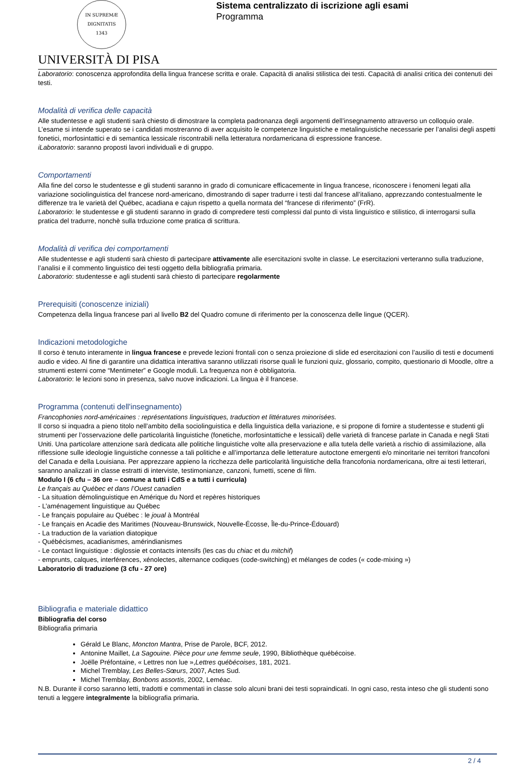IN SUPREMÆ DIGNITATIS
1343
UNIVERSITÀ DI PISA
Sistema centralizzato di iscrizione agli esami
Programma
Laboratorio: conoscenza approfondita della lingua francese scritta e orale. Capacità di analisi stilistica dei testi. Capacità di analisi critica dei contenuti dei testi.
Modalità di verifica delle capacità
Alle studentesse e agli studenti sarà chiesto di dimostrare la completa padronanza degli argomenti dell’insegnamento attraverso un colloquio orale. L’esame si intende superato se i candidati mostreranno di aver acquisito le competenze linguistiche e metalinguistiche necessarie per l’analisi degli aspetti fonetici, morfosintattici e di semantica lessicale riscontrabili nella letteratura nordamericana di espressione francese.
iLaboratorio: saranno proposti lavori individuali e di gruppo.
Comportamenti
Alla fine del corso le studentesse e gli studenti saranno in grado di comunicare efficacemente in lingua francese, riconoscere i fenomeni legati alla variazione sociolinguistica del francese nord-americano, dimostrando di saper tradurre i testi dal francese all’italiano, apprezzando contestualmente le differenze tra le varietà del Québec, acadiana e cajun rispetto a quella normata del “francese di riferimento” (FrR).
Laboratorio: le studentesse e gli studenti saranno in grado di compredere testi complessi dal punto di vista linguistico e stilistico, di interrogarsi sulla pratica del tradurre, nonchè sulla trduzione come pratica di scrittura.
Modalità di verifica dei comportamenti
Alle studentesse e agli studenti sarà chiesto di partecipare attivamente alle esercitazioni svolte in classe. Le esercitazioni verteranno sulla traduzione, l’analisi e il commento linguistico dei testi oggetto della bibliografia primaria.
Laboratorio: studentesse e agli studenti sarà chiesto di partecipare regolarmente
Prerequisiti (conoscenze iniziali)
Competenza della lingua francese pari al livello B2 del Quadro comune di riferimento per la conoscenza delle lingue (QCER).
Indicazioni metodologiche
Il corso è tenuto interamente in lingua francese e prevede lezioni frontali con o senza proiezione di slide ed esercitazioni con l’ausilio di testi e documenti audio e video. Al fine di garantire una didattica interattiva saranno utilizzati risorse quali le funzioni quiz, glossario, compito, questionario di Moodle, oltre a strumenti esterni come “Mentimeter” e Google moduli. La frequenza non è obbligatoria.
Laboratorio: le lezioni sono in presenza, salvo nuove indicazioni. La lingua è il francese.
Programma (contenuti dell'insegnamento)
Francophonies nord-américaines : représentations linguistiques, traduction et littératures minorisées.
Il corso si inquadra a pieno titolo nell’ambito della sociolinguistica e della linguistica della variazione, e si propone di fornire a studentesse e studenti gli strumenti per l’osservazione delle particolarità linguistiche (fonetiche, morfosintattiche e lessicali) delle varietà di francese parlate in Canada e negli Stati Uniti. Una particolare attenzione sarà dedicata alle politiche linguistiche volte alla preservazione e alla tutela delle varietà a rischio di assimilazione, alla riflessione sulle ideologie linguistiche connesse a tali politiche e all’importanza delle letterature autoctone emergenti e/o minoritarie nei territori francofoni del Canada e della Louisiana. Per apprezzare appieno la ricchezza delle particolarità linguistiche della francofonia nordamericana, oltre ai testi letterari, saranno analizzati in classe estratti di interviste, testimonianze, canzoni, fumetti, scene di film.
Modulo I (6 cfu – 36 ore – comune a tutti i CdS e a tutti i curricula)
Le français au Québec et dans l’Ouest canadien
- La situation démolinguistique en Amérique du Nord et repères historiques
- L’aménagement linguistique au Québec
- Le français populaire au Québec : le joual à Montréal
- Le français en Acadie des Maritimes (Nouveau-Brunswick, Nouvelle-Écosse, Île-du-Prince-Édouard)
- La traduction de la variation diatopique
- Québécismes, acadianismes, amérindianismes
- Le contact linguistique : diglossie et contacts intensifs (les cas du chiac et du mitchif)
- emprunts, calques, interférences, xénolectes, alternance codiques (code-switching) et mélanges de codes (« code-mixing »)
Laboratorio di traduzione (3 cfu - 27 ore)
Bibliografia e materiale didattico
Bibliografia del corso
Bibliografia primaria
Gérald Le Blanc, Moncton Mantra, Prise de Parole, BCF, 2012.
Antonine Maillet, La Sagouine. Pièce pour une femme seule, 1990, Bibliothèque québécoise.
Joëlle Préfontaine, « Lettres non lue »,Lettres québécoises, 181, 2021.
Michel Tremblay, Les Belles-Sœurs, 2007, Actes Sud.
Michel Tremblay, Bonbons assortis, 2002, Leméac.
N.B. Durante il corso saranno letti, tradotti e commentati in classe solo alcuni brani dei testi sopraindicati. In ogni caso, resta inteso che gli studenti sono tenuti a leggere integralmente la bibliografia primaria.
2 / 4